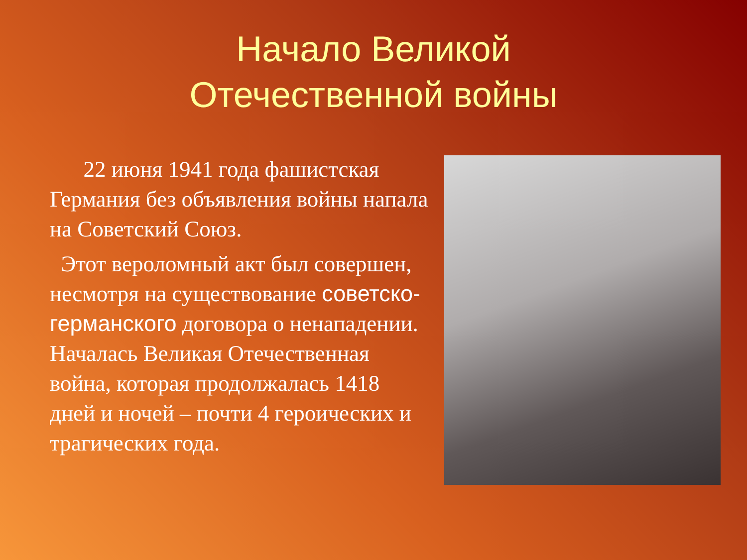Начало Великой Отечественной войны
22 июня 1941 года фашистская Германия без объявления войны напала на Советский Союз.
Этот вероломный акт был совершен, несмотря на существование советско-германского договора о ненападении. Началась Великая Отечественная война, которая продолжалась 1418 дней и ночей – почти 4 героических и трагических года.